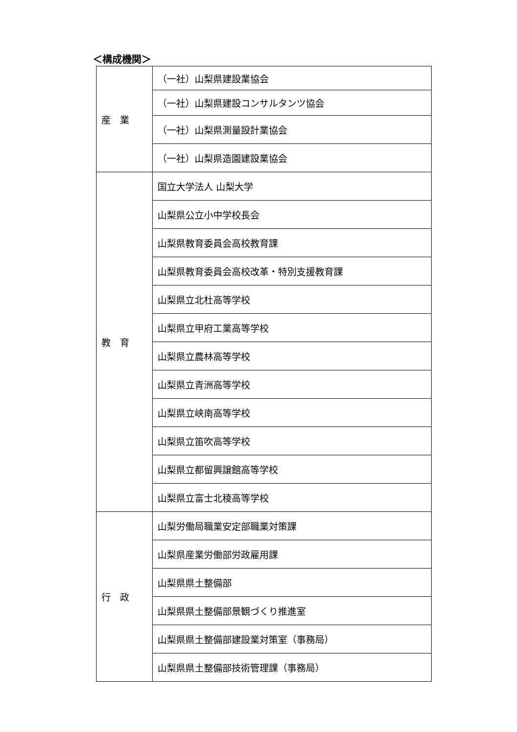＜構成機関＞
| 産 業 | （一社）山梨県建設業協会 |
| | （一社）山梨県建設コンサルタンツ協会 |
| | （一社）山梨県測量設計業協会 |
| | （一社）山梨県造園建設業協会 |
| 教 育 | 国立大学法人 山梨大学 |
| | 山梨県公立小中学校長会 |
| | 山梨県教育委員会高校教育課 |
| | 山梨県教育委員会高校改革・特別支援教育課 |
| | 山梨県立北杜高等学校 |
| | 山梨県立甲府工業高等学校 |
| | 山梨県立農林高等学校 |
| | 山梨県立青洲高等学校 |
| | 山梨県立峡南高等学校 |
| | 山梨県立笛吹高等学校 |
| | 山梨県立都留興譲館高等学校 |
| | 山梨県立富士北稜高等学校 |
| 行 政 | 山梨労働局職業安定部職業対策課 |
| | 山梨県産業労働部労政雇用課 |
| | 山梨県県土整備部 |
| | 山梨県県土整備部景観づくり推進室 |
| | 山梨県県土整備部建設業対策室（事務局） |
| | 山梨県県土整備部技術管理課（事務局） |